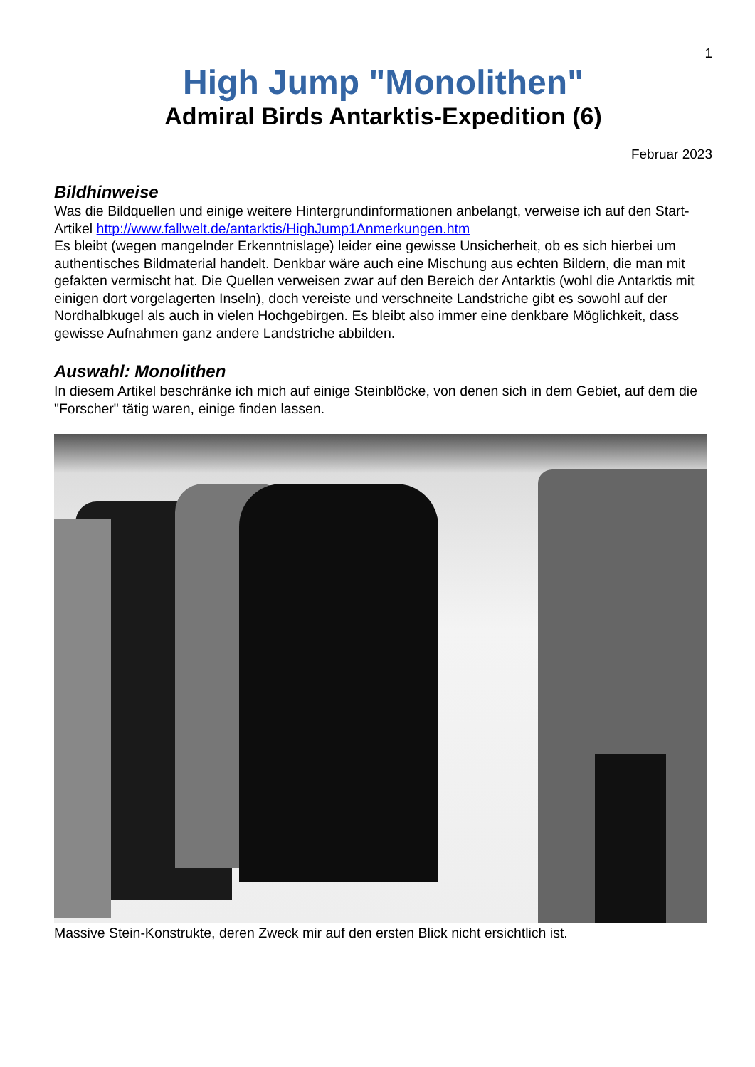1
High Jump "Monolithen"
Admiral Birds Antarktis-Expedition (6)
Februar 2023
Bildhinweise
Was die Bildquellen und einige weitere Hintergrundinformationen anbelangt, verweise ich auf den Start-Artikel http://www.fallwelt.de/antarktis/HighJump1Anmerkungen.htm
Es bleibt (wegen mangelnder Erkenntnislage) leider eine gewisse Unsicherheit, ob es sich hierbei um authentisches Bildmaterial handelt. Denkbar wäre auch eine Mischung aus echten Bildern, die man mit gefakten vermischt hat. Die Quellen verweisen zwar auf den Bereich der Antarktis (wohl die Antarktis mit einigen dort vorgelagerten Inseln), doch vereiste und verschneite Landstriche gibt es sowohl auf der Nordhalbkugel als auch in vielen Hochgebirgen. Es bleibt also immer eine denkbare Möglichkeit, dass gewisse Aufnahmen ganz andere Landstriche abbilden.
Auswahl: Monolithen
In diesem Artikel beschränke ich mich auf einige Steinblöcke, von denen sich in dem Gebiet, auf dem die "Forscher" tätig waren, einige finden lassen.
Massive Stein-Konstrukte, deren Zweck mir auf den ersten Blick nicht ersichtlich ist.